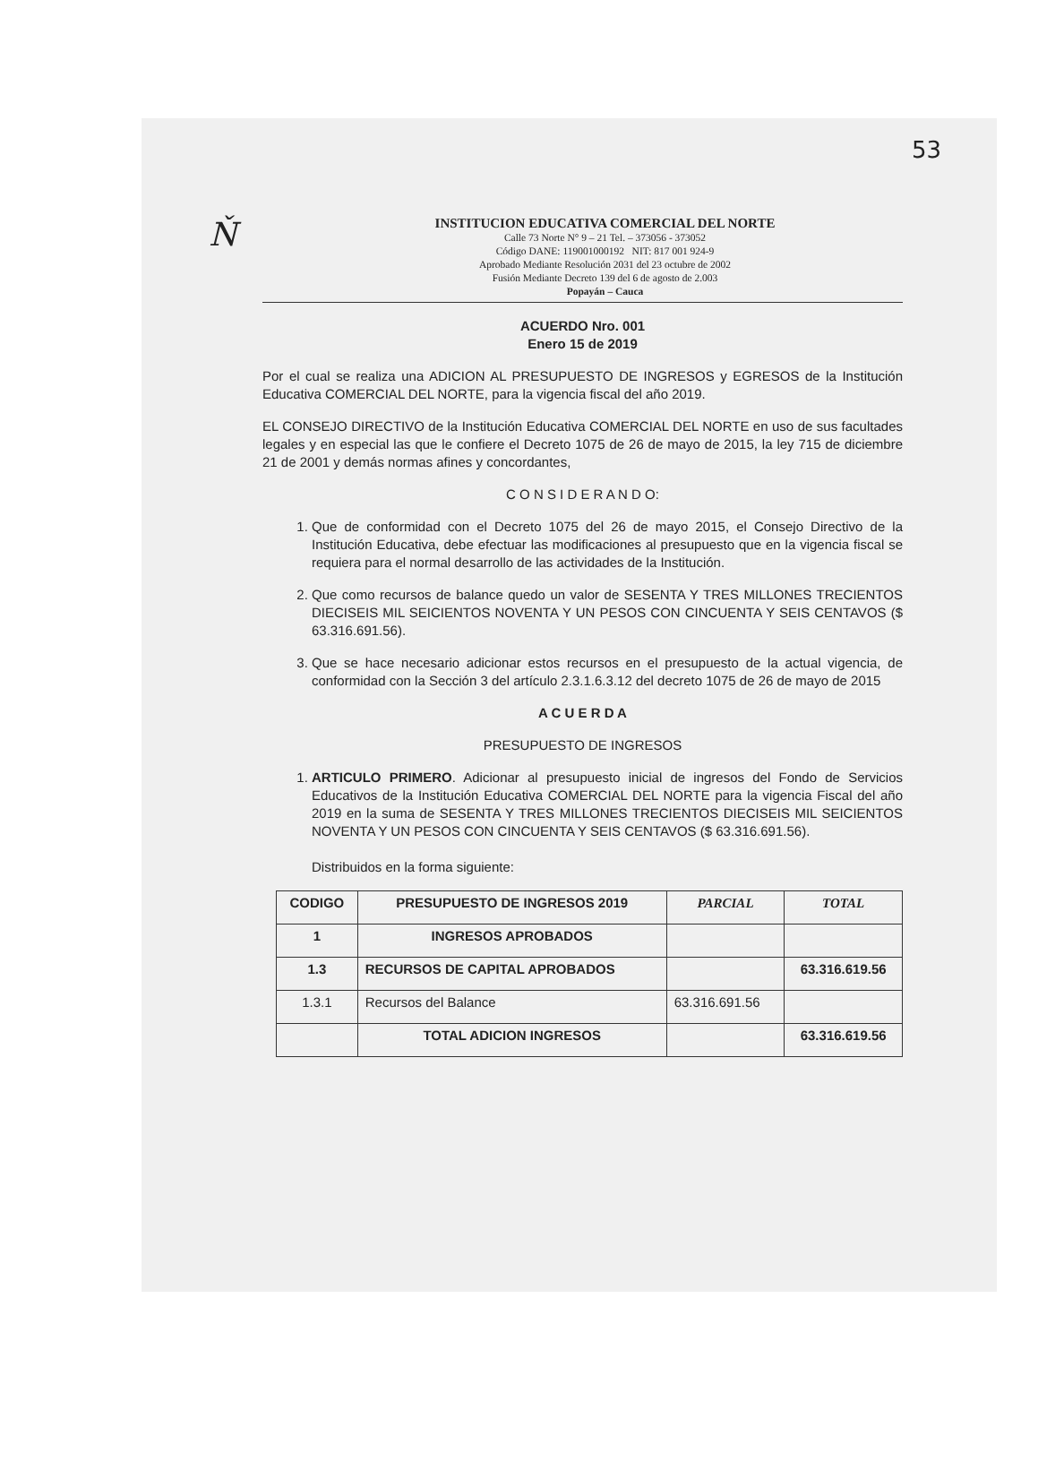53
Ň
INSTITUCION EDUCATIVA COMERCIAL DEL NORTE
Calle 73 Norte N° 9 – 21 Tel. – 373056 - 373052
Código DANE: 119001000192 NIT: 817 001 924-9
Aprobado Mediante Resolución 2031 del 23 octubre de 2002
Fusión Mediante Decreto 139 del 6 de agosto de 2.003
Popayán – Cauca
ACUERDO Nro. 001
Enero 15 de 2019
Por el cual se realiza una ADICION AL PRESUPUESTO DE INGRESOS y EGRESOS de la Institución Educativa COMERCIAL DEL NORTE, para la vigencia fiscal del año 2019.
EL CONSEJO DIRECTIVO de la Institución Educativa COMERCIAL DEL NORTE en uso de sus facultades legales y en especial las que le confiere el Decreto 1075 de 26 de mayo de 2015, la ley 715 de diciembre 21 de 2001 y demás normas afines y concordantes,
C O N S I D E R A N D O:
1. Que de conformidad con el Decreto 1075 del 26 de mayo 2015, el Consejo Directivo de la Institución Educativa, debe efectuar las modificaciones al presupuesto que en la vigencia fiscal se requiera para el normal desarrollo de las actividades de la Institución.
2. Que como recursos de balance quedo un valor de SESENTA Y TRES MILLONES TRECIENTOS DIECISEIS MIL SEICIENTOS NOVENTA Y UN PESOS CON CINCUENTA Y SEIS CENTAVOS ($ 63.316.691.56).
3. Que se hace necesario adicionar estos recursos en el presupuesto de la actual vigencia, de conformidad con la Sección 3 del artículo 2.3.1.6.3.12 del decreto 1075 de 26 de mayo de 2015
A C U E R D A
PRESUPUESTO DE INGRESOS
1. ARTICULO PRIMERO. Adicionar al presupuesto inicial de ingresos del Fondo de Servicios Educativos de la Institución Educativa COMERCIAL DEL NORTE para la vigencia Fiscal del año 2019 en la suma de SESENTA Y TRES MILLONES TRECIENTOS DIECISEIS MIL SEICIENTOS NOVENTA Y UN PESOS CON CINCUENTA Y SEIS CENTAVOS ($ 63.316.691.56).
Distribuidos en la forma siguiente:
| CODIGO | PRESUPUESTO DE INGRESOS 2019 | PARCIAL | TOTAL |
| --- | --- | --- | --- |
| 1 | INGRESOS APROBADOS | | |
| 1.3 | RECURSOS DE CAPITAL APROBADOS | | 63.316.619.56 |
| 1.3.1 | Recursos del Balance | 63.316.691.56 | |
| | TOTAL ADICION INGRESOS | | 63.316.619.56 |